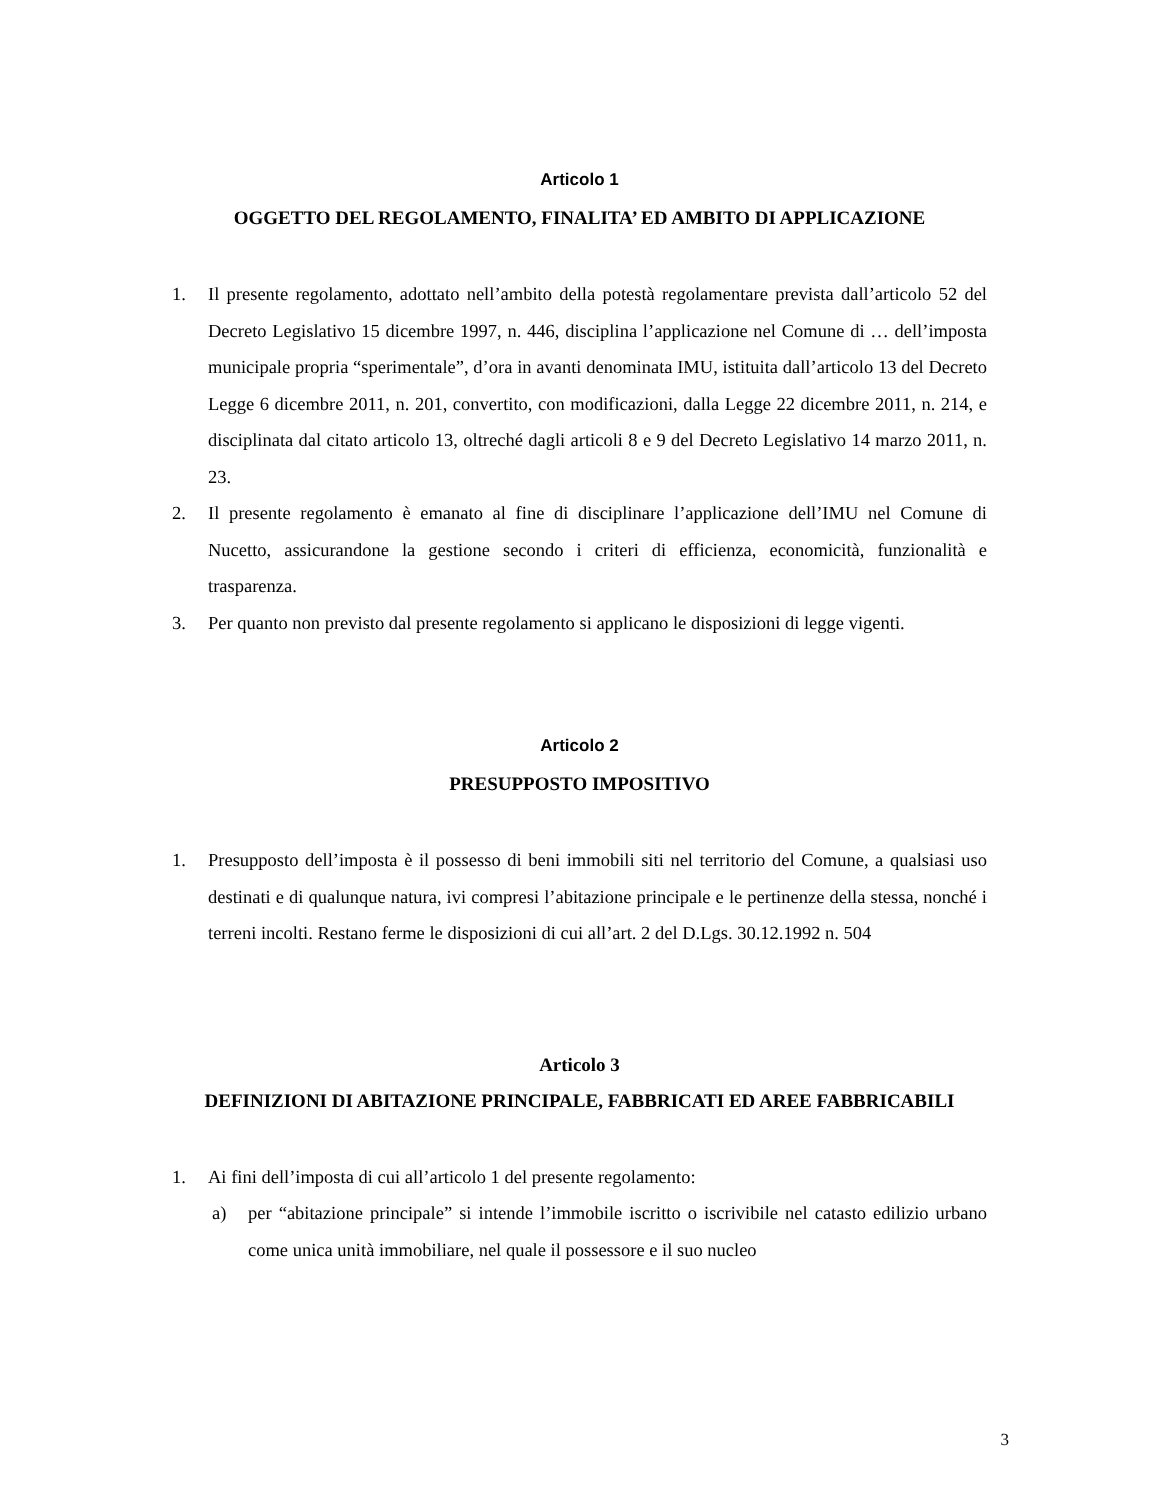Articolo 1
OGGETTO DEL REGOLAMENTO, FINALITA’ ED AMBITO DI APPLICAZIONE
1. Il presente regolamento, adottato nell’ambito della potestà regolamentare prevista dall’articolo 52 del Decreto Legislativo 15 dicembre 1997, n. 446, disciplina l’applicazione nel Comune di … dell’imposta municipale propria “sperimentale”, d’ora in avanti denominata IMU, istituita dall’articolo 13 del Decreto Legge 6 dicembre 2011, n. 201, convertito, con modificazioni, dalla Legge 22 dicembre 2011, n. 214, e disciplinata dal citato articolo 13, oltreché dagli articoli 8 e 9 del Decreto Legislativo 14 marzo 2011, n. 23.
2. Il presente regolamento è emanato al fine di disciplinare l’applicazione dell’IMU nel Comune di Nucetto, assicurandone la gestione secondo i criteri di efficienza, economicità, funzionalità e trasparenza.
3. Per quanto non previsto dal presente regolamento si applicano le disposizioni di legge vigenti.
Articolo 2
PRESUPPOSTO IMPOSITIVO
1. Presupposto dell’imposta è il possesso di beni immobili siti nel territorio del Comune, a qualsiasi uso destinati e di qualunque natura, ivi compresi l’abitazione principale e le pertinenze della stessa, nonché i terreni incolti. Restano ferme le disposizioni di cui all’art. 2 del D.Lgs. 30.12.1992 n. 504
Articolo 3
DEFINIZIONI DI ABITAZIONE PRINCIPALE, FABBRICATI ED AREE FABBRICABILI
1. Ai fini dell’imposta di cui all’articolo 1 del presente regolamento:
a) per “abitazione principale” si intende l’immobile iscritto o iscrivibile nel catasto edilizio urbano come unica unità immobiliare, nel quale il possessore e il suo nucleo
3